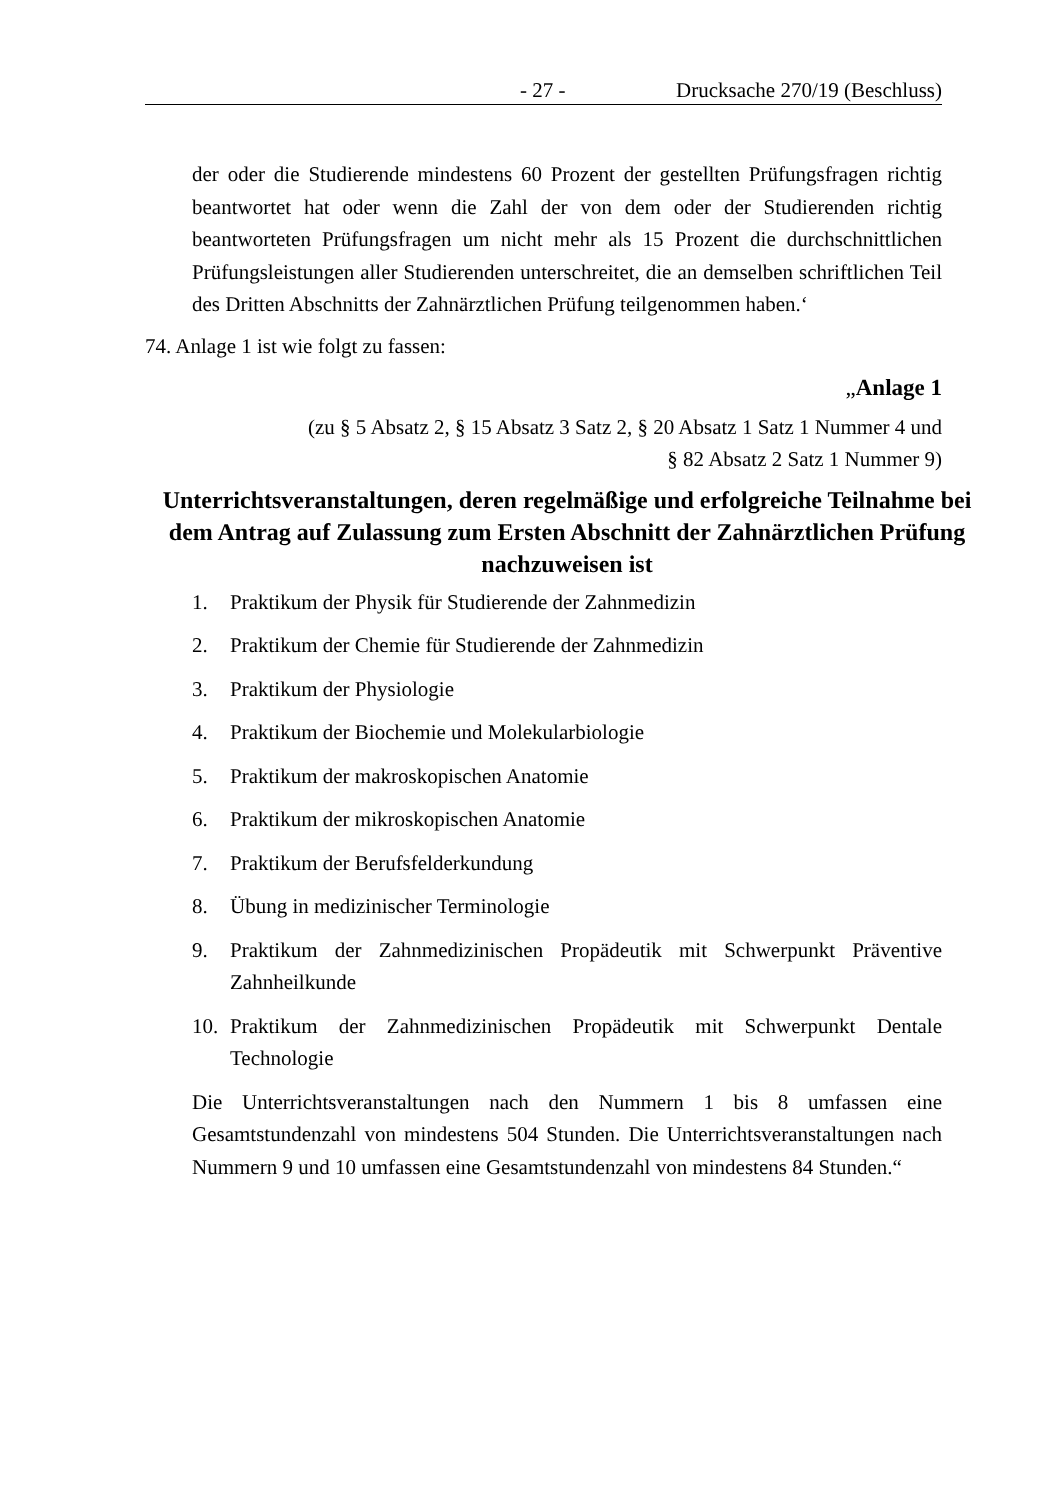- 27 - Drucksache 270/19 (Beschluss)
der oder die Studierende mindestens 60 Prozent der gestellten Prüfungsfragen richtig beantwortet hat oder wenn die Zahl der von dem oder der Studierenden richtig beantworteten Prüfungsfragen um nicht mehr als 15 Prozent die durchschnittlichen Prüfungsleistungen aller Studierenden unterschreitet, die an demselben schriftlichen Teil des Dritten Abschnitts der Zahnärztlichen Prüfung teilgenommen haben.‘
74. Anlage 1 ist wie folgt zu fassen:
„Anlage 1
(zu § 5 Absatz 2, § 15 Absatz 3 Satz 2, § 20 Absatz 1 Satz 1 Nummer 4 und
§ 82 Absatz 2 Satz 1 Nummer 9)
Unterrichtsveranstaltungen, deren regelmäßige und erfolgreiche Teilnahme bei dem Antrag auf Zulassung zum Ersten Abschnitt der Zahnärztlichen Prüfung nachzuweisen ist
1. Praktikum der Physik für Studierende der Zahnmedizin
2. Praktikum der Chemie für Studierende der Zahnmedizin
3. Praktikum der Physiologie
4. Praktikum der Biochemie und Molekularbiologie
5. Praktikum der makroskopischen Anatomie
6. Praktikum der mikroskopischen Anatomie
7. Praktikum der Berufsfelderkundung
8. Übung in medizinischer Terminologie
9. Praktikum der Zahnmedizinischen Propädeutik mit Schwerpunkt Präventive Zahnheilkunde
10. Praktikum der Zahnmedizinischen Propädeutik mit Schwerpunkt Dentale Technologie
Die Unterrichtsveranstaltungen nach den Nummern 1 bis 8 umfassen eine Gesamtstundenzahl von mindestens 504 Stunden. Die Unterrichtsveranstaltungen nach Nummern 9 und 10 umfassen eine Gesamtstundenzahl von mindestens 84 Stunden.“